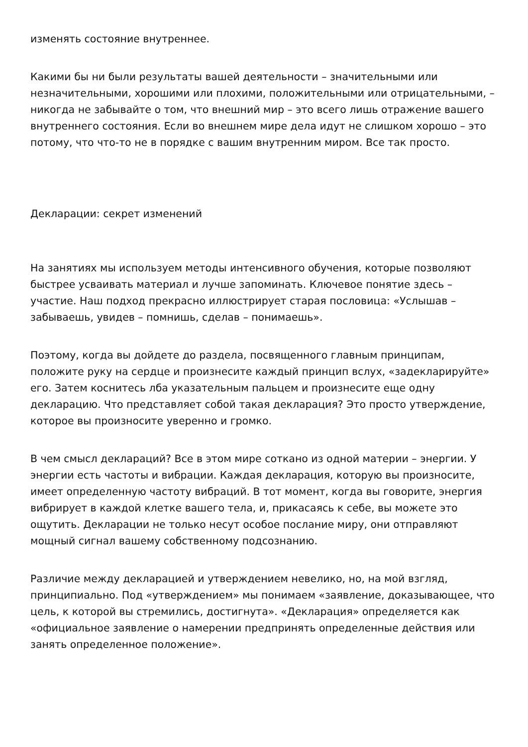изменять состояние внутреннее.
Какими бы ни были результаты вашей деятельности – значительными или незначительными, хорошими или плохими, положительными или отрицательными, – никогда не забывайте о том, что внешний мир – это всего лишь отражение вашего внутреннего состояния. Если во внешнем мире дела идут не слишком хорошо – это потому, что что-то не в порядке с вашим внутренним миром. Все так просто.
Декларации: секрет изменений
На занятиях мы используем методы интенсивного обучения, которые позволяют быстрее усваивать материал и лучше запоминать. Ключевое понятие здесь – участие. Наш подход прекрасно иллюстрирует старая пословица: «Услышав – забываешь, увидев – помнишь, сделав – понимаешь».
Поэтому, когда вы дойдете до раздела, посвященного главным принципам, положите руку на сердце и произнесите каждый принцип вслух, «задекларируйте» его. Затем коснитесь лба указательным пальцем и произнесите еще одну декларацию. Что представляет собой такая декларация? Это просто утверждение, которое вы произносите уверенно и громко.
В чем смысл деклараций? Все в этом мире соткано из одной материи – энергии. У энергии есть частоты и вибрации. Каждая декларация, которую вы произносите, имеет определенную частоту вибраций. В тот момент, когда вы говорите, энергия вибрирует в каждой клетке вашего тела, и, прикасаясь к себе, вы можете это ощутить. Декларации не только несут особое послание миру, они отправляют мощный сигнал вашему собственному подсознанию.
Различие между декларацией и утверждением невелико, но, на мой взгляд, принципиально. Под «утверждением» мы понимаем «заявление, доказывающее, что цель, к которой вы стремились, достигнута». «Декларация» определяется как «официальное заявление о намерении предпринять определенные действия или занять определенное положение».